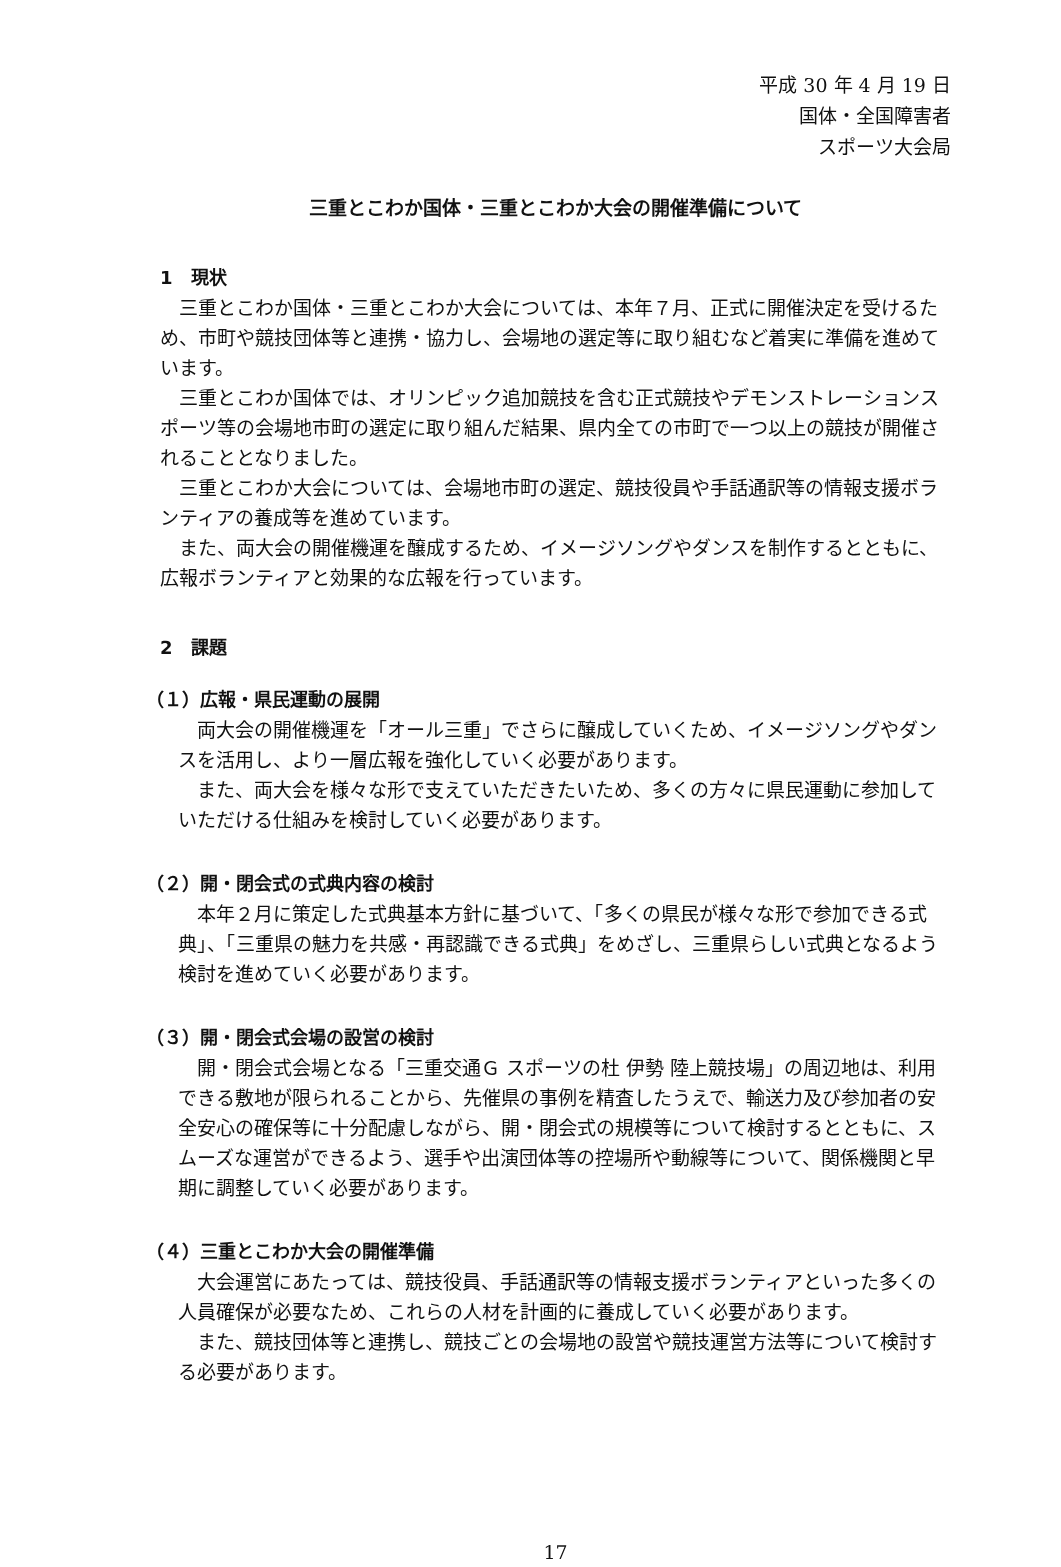平成 30 年 4 月 19 日
国体・全国障害者
スポーツ大会局
三重とこわか国体・三重とこわか大会の開催準備について
1　現状
三重とこわか国体・三重とこわか大会については、本年７月、正式に開催決定を受けるため、市町や競技団体等と連携・協力し、会場地の選定等に取り組むなど着実に準備を進めています。
三重とこわか国体では、オリンピック追加競技を含む正式競技やデモンストレーションスポーツ等の会場地市町の選定に取り組んだ結果、県内全ての市町で一つ以上の競技が開催されることとなりました。
三重とこわか大会については、会場地市町の選定、競技役員や手話通訳等の情報支援ボランティアの養成等を進めています。
また、両大会の開催機運を醸成するため、イメージソングやダンスを制作するとともに、広報ボランティアと効果的な広報を行っています。
2　課題
（１）広報・県民運動の展開
両大会の開催機運を「オール三重」でさらに醸成していくため、イメージソングやダンスを活用し、より一層広報を強化していく必要があります。
また、両大会を様々な形で支えていただきたいため、多くの方々に県民運動に参加していただける仕組みを検討していく必要があります。
（２）開・閉会式の式典内容の検討
本年２月に策定した式典基本方針に基づいて、「多くの県民が様々な形で参加できる式典」、「三重県の魅力を共感・再認識できる式典」をめざし、三重県らしい式典となるよう検討を進めていく必要があります。
（３）開・閉会式会場の設営の検討
開・閉会式会場となる「三重交通Ｇ スポーツの杜 伊勢 陸上競技場」の周辺地は、利用できる敷地が限られることから、先催県の事例を精査したうえで、輸送力及び参加者の安全安心の確保等に十分配慮しながら、開・閉会式の規模等について検討するとともに、スムーズな運営ができるよう、選手や出演団体等の控場所や動線等について、関係機関と早期に調整していく必要があります。
（４）三重とこわか大会の開催準備
大会運営にあたっては、競技役員、手話通訳等の情報支援ボランティアといった多くの人員確保が必要なため、これらの人材を計画的に養成していく必要があります。
また、競技団体等と連携し、競技ごとの会場地の設営や競技運営方法等について検討する必要があります。
17